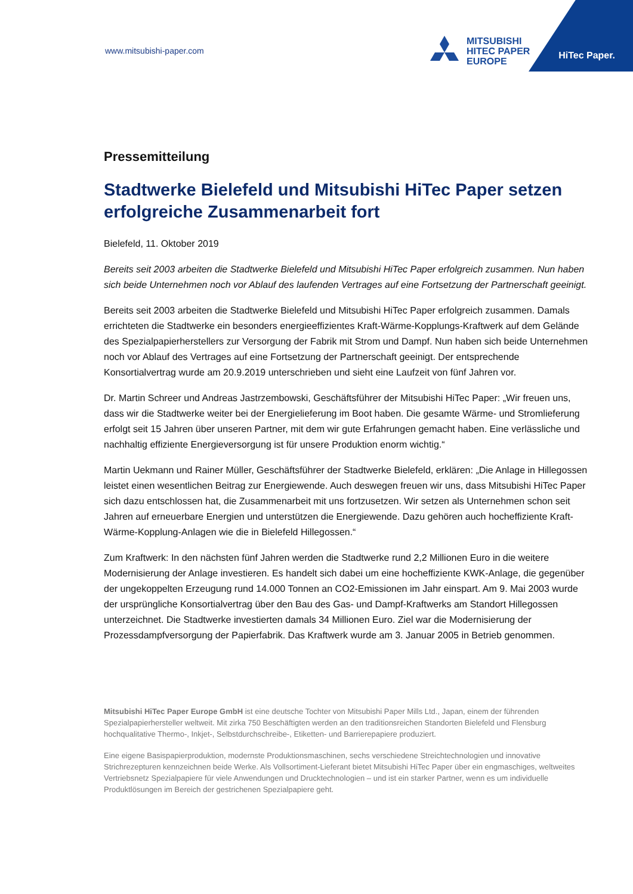www.mitsubishi-paper.com
MITSUBISHI
HITEC PAPER
EUROPE
HiTec Paper.
Pressemitteilung
Stadtwerke Bielefeld und Mitsubishi HiTec Paper setzen erfolgreiche Zusammenarbeit fort
Bielefeld, 11. Oktober 2019
Bereits seit 2003 arbeiten die Stadtwerke Bielefeld und Mitsubishi HiTec Paper erfolgreich zusammen. Nun haben sich beide Unternehmen noch vor Ablauf des laufenden Vertrages auf eine Fortsetzung der Partnerschaft geeinigt.
Bereits seit 2003 arbeiten die Stadtwerke Bielefeld und Mitsubishi HiTec Paper erfolgreich zusammen. Damals errichteten die Stadtwerke ein besonders energieeffizientes Kraft-Wärme-Kopplungs-Kraftwerk auf dem Gelände des Spezialpapierherstellers zur Versorgung der Fabrik mit Strom und Dampf. Nun haben sich beide Unternehmen noch vor Ablauf des Vertrages auf eine Fortsetzung der Partnerschaft geeinigt. Der entsprechende Konsortialvertrag wurde am 20.9.2019 unterschrieben und sieht eine Laufzeit von fünf Jahren vor.
Dr. Martin Schreer und Andreas Jastrzembowski, Geschäftsführer der Mitsubishi HiTec Paper: „Wir freuen uns, dass wir die Stadtwerke weiter bei der Energielieferung im Boot haben. Die gesamte Wärme- und Stromlieferung erfolgt seit 15 Jahren über unseren Partner, mit dem wir gute Erfahrungen gemacht haben. Eine verlässliche und nachhaltig effiziente Energieversorgung ist für unsere Produktion enorm wichtig.“
Martin Uekmann und Rainer Müller, Geschäftsführer der Stadtwerke Bielefeld, erklären: „Die Anlage in Hillegossen leistet einen wesentlichen Beitrag zur Energiewende. Auch deswegen freuen wir uns, dass Mitsubishi HiTec Paper sich dazu entschlossen hat, die Zusammenarbeit mit uns fortzusetzen. Wir setzen als Unternehmen schon seit Jahren auf erneuerbare Energien und unterstützen die Energiewende. Dazu gehören auch hocheffiziente Kraft-Wärme-Kopplung-Anlagen wie die in Bielefeld Hillegossen.“
Zum Kraftwerk: In den nächsten fünf Jahren werden die Stadtwerke rund 2,2 Millionen Euro in die weitere Modernisierung der Anlage investieren. Es handelt sich dabei um eine hocheffiziente KWK-Anlage, die gegenüber der ungekoppelten Erzeugung rund 14.000 Tonnen an CO2-Emissionen im Jahr einspart. Am 9. Mai 2003 wurde der ursprüngliche Konsortialvertrag über den Bau des Gas- und Dampf-Kraftwerks am Standort Hillegossen unterzeichnet. Die Stadtwerke investierten damals 34 Millionen Euro. Ziel war die Modernisierung der Prozessdampfversorgung der Papierfabrik. Das Kraftwerk wurde am 3. Januar 2005 in Betrieb genommen.
Mitsubishi HiTec Paper Europe GmbH ist eine deutsche Tochter von Mitsubishi Paper Mills Ltd., Japan, einem der führenden Spezialpapierhersteller weltweit. Mit zirka 750 Beschäftigten werden an den traditionsreichen Standorten Bielefeld und Flensburg hochqualitative Thermo-, Inkjet-, Selbstdurchschreibe-, Etiketten- und Barrierepapiere produziert.
Eine eigene Basispapierproduktion, modernste Produktionsmaschinen, sechs verschiedene Streichtechnologien und innovative Strichrezepturen kennzeichnen beide Werke. Als Vollsortiment-Lieferant bietet Mitsubishi HiTec Paper über ein engmaschiges, weltweites Vertriebsnetz Spezialpapiere für viele Anwendungen und Drucktechnologien – und ist ein starker Partner, wenn es um individuelle Produktlösungen im Bereich der gestrichenen Spezialpapiere geht.